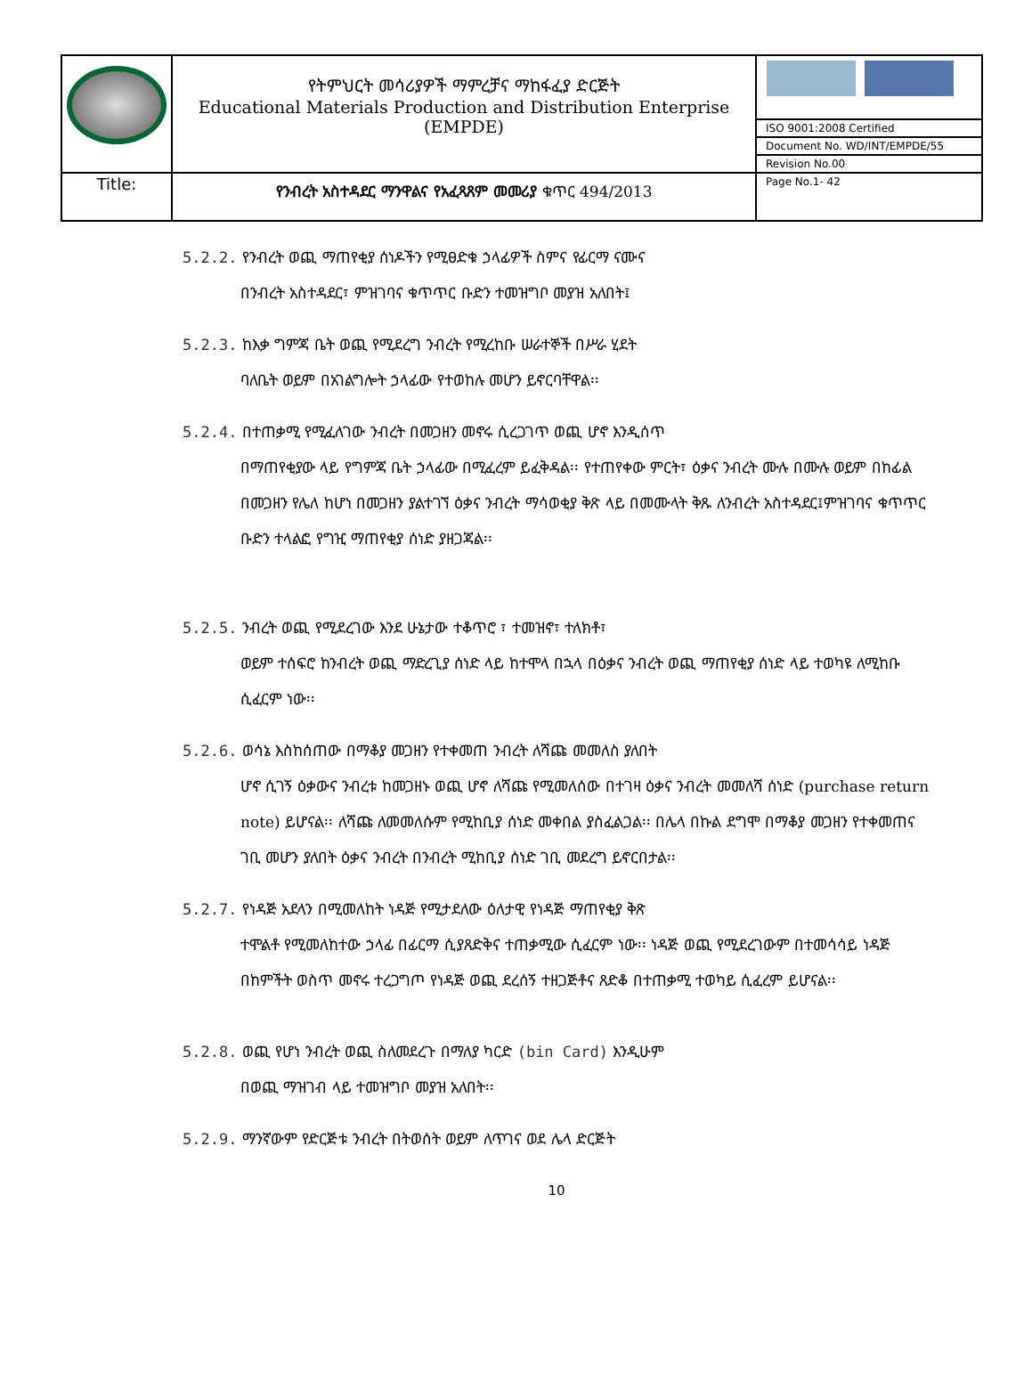| | የትምህርት መሳሪያዎች ማምረቻና ማከፋፈያ ድርጅት Educational Materials Production and Distribution Enterprise (EMPDE) | |
| | | ISO 9001:2008 Certified |
| | | Document No. WD/INT/EMPDE/55 |
| | | Revision No.00 |
| Title: | የንብረት አስተዳደር ማንዋልና የአፈጻጸም መመሪያ ቁጥር 494/2013 | Page No.1- 42 |
5.2.2. የንብረት ወጪ ማጠየቂያ ሰነዶችን የሚፀድቁ ኃላፊዎች ስምና የፊርማ ናሙና
በንብረት አስተዳደር፣ ምዝገባና ቁጥጥር ቡድን ተመዝግቦ መያዝ አለበት፤
5.2.3. ከእቃ ግምጃ ቤት ወጪ የሚደረግ ንብረት የሚረከቡ ሠራተኞች በሥራ ሂደት
ባለቤት ወይም በአገልግሎት ኃላፊው የተወከሉ መሆን ይኖርባቸዋል፡፡
5.2.4. በተጠቃሚ የሚፈለገው ንብረት በመጋዘን መኖሩ ሲረጋገጥ ወጪ ሆኖ እንዲሰጥ
በማጠየቂያው ላይ የግምጃ ቤት ኃላፊው በሚፈረም ይፈቅዳል፡፡ የተጠየቀው ምርት፣ ዕቃና ንብረት ሙሉ በሙሉ ወይም በከፊል በመጋዘን የሌለ ከሆነ በመጋዘን ያልተገኘ ዕቃና ንብረት ማሳወቂያ ቅጽ ላይ በመሙላት ቅጹ ለንብረት አስተዳደር፤ምዝገባና ቁጥጥር ቡድን ተላልፎ የግዢ ማጠየቂያ ሰነድ ያዘጋጃል፡፡
5.2.5. ንብረት ወጪ የሚደረገው እንደ ሁኔታው ተቆጥሮ ፣ ተመዝኖ፣ ተለክቶ፣
ወይም ተሰፍሮ ከንብረት ወጪ ማድረጊያ ሰነድ ላይ ከተሞላ በኋላ በዕቃና ንብረት ወጪ ማጠየቂያ ሰነድ ላይ ተወካዩ ለሚከቡ ሲፈርም ነው፡፡
5.2.6. ወሳኔ እስከሰጠው በማቆያ መጋዘን የተቀመጠ ንብረት ለሻጩ መመለስ ያለበት
ሆኖ ሲገኝ ዕቃውና ንብረቱ ከመጋዘኑ ወጪ ሆኖ ለሻጩ የሚመለሰው በተገዛ ዕቃና ንብረት መመለሻ ሰነድ (purchase return note) ይሆናል፡፡ ለሻጩ ለመመለሱም የሚከቢያ ሰነድ መቀበል ያስፈልጋል፡፡ በሌላ በኩል ደግሞ በማቆያ መጋዘን የተቀመጠና ገቢ መሆን ያለበት ዕቃና ንብረት በንብረት ሚከቢያ ሰነድ ገቢ መደረግ ይኖርበታል፡፡
5.2.7. የነዳጅ አደላን በሚመለከት ነዳጅ የሚታደለው ዕለታዊ የነዳጅ ማጠየቂያ ቅጽ
ተሞልቶ የሚመለከተው ኃላፊ በፊርማ ሲያጸድቅና ተጠቃሚው ሲፈርም ነው፡፡ ነዳጅ ወጪ የሚደረገውም በተመሳሳይ ነዳጅ በከምችት ወስጥ መኖሩ ተረጋግጦ የነዳጅ ወጪ ደረሰኝ ተዘጋጅቶና ጸድቆ በተጠቃሚ ተወካይ ሲፈረም ይሆናል፡፡
5.2.8. ወጪ የሆነ ንብረት ወጪ ስለመደረጉ በማለያ ካርድ (bin Card) እንዲሁም
በወጪ ማዝገብ ላይ ተመዝግቦ መያዝ አለበት፡፡
5.2.9. ማንኛውም የድርጅቱ ንብረት በትወሰት ወይም ለጥገና ወደ ሌላ ድርጅት
10